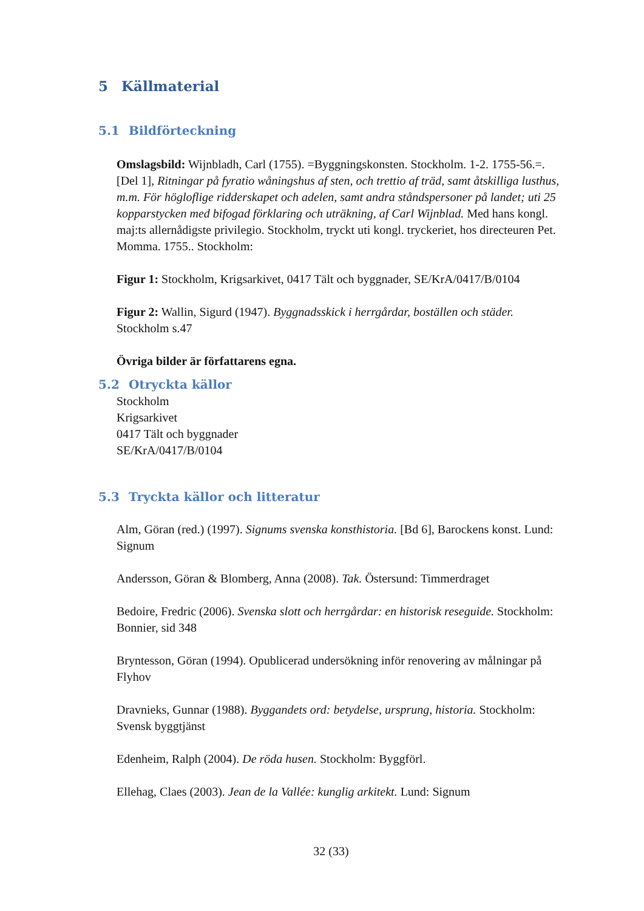5 Källmaterial
5.1 Bildförteckning
Omslagsbild: Wijnbladh, Carl (1755). =Byggningskonsten. Stockholm. 1-2. 1755-56.=. [Del 1], Ritningar på fyratio wåningshus af sten, och trettio af träd, samt åtskilliga lusthus, m.m. För högloflige ridderskapet och adelen, samt andra ståndspersoner på landet; uti 25 kopparstycken med bifogad förklaring och uträkning, af Carl Wijnblad. Med hans kongl. maj:ts allernådigste privilegio. Stockholm, tryckt uti kongl. tryckeriet, hos directeuren Pet. Momma. 1755.. Stockholm:
Figur 1: Stockholm, Krigsarkivet, 0417 Tält och byggnader, SE/KrA/0417/B/0104
Figur 2: Wallin, Sigurd (1947). Byggnadsskick i herrgårdar, boställen och städer. Stockholm s.47
Övriga bilder är författarens egna.
5.2 Otryckta källor
Stockholm
Krigsarkivet
0417 Tält och byggnader
SE/KrA/0417/B/0104
5.3 Tryckta källor och litteratur
Alm, Göran (red.) (1997). Signums svenska konsthistoria. [Bd 6], Barockens konst. Lund: Signum
Andersson, Göran & Blomberg, Anna (2008). Tak. Östersund: Timmerdraget
Bedoire, Fredric (2006). Svenska slott och herrgårdar: en historisk reseguide. Stockholm: Bonnier, sid 348
Bryntesson, Göran (1994). Opublicerad undersökning inför renovering av målningar på Flyhov
Dravnieks, Gunnar (1988). Byggandets ord: betydelse, ursprung, historia. Stockholm: Svensk byggtjänst
Edenheim, Ralph (2004). De röda husen. Stockholm: Byggförl.
Ellehag, Claes (2003). Jean de la Vallée: kunglig arkitekt. Lund: Signum
32 (33)